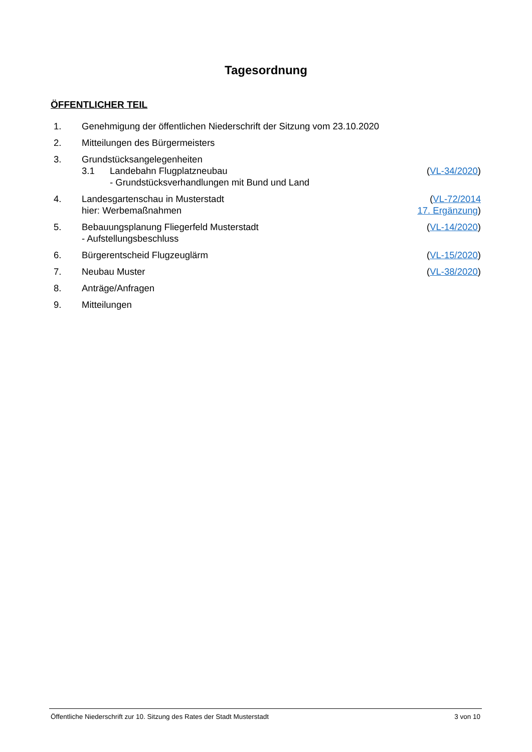Tagesordnung
ÖFFENTLICHER TEIL
| 1. | Genehmigung der öffentlichen Niederschrift der Sitzung vom 23.10.2020 | |
| 2. | Mitteilungen des Bürgermeisters | |
| 3. | Grundstücksangelegenheiten 3.1 Landebahn Flugplatzneubau - Grundstücksverhandlungen mit Bund und Land | ( VL-34/2020 ) |
| 4. | Landesgartenschau in Musterstadt hier: Werbemaßnahmen | ( VL-72/2014 17. Ergänzung ) |
| 5. | Bebauungsplanung Fliegerfeld Musterstadt - Aufstellungsbeschluss | ( VL-14/2020 ) |
| 6. | Bürgerentscheid Flugzeuglärm | ( VL-15/2020 ) |
| 7. | Neubau Muster | ( VL-38/2020 ) |
| 8. | Anträge/Anfragen | |
| 9. | Mitteilungen | |
Öffentliche Niederschrift zur 10. Sitzung des Rates der Stadt Musterstadt 3 von 10